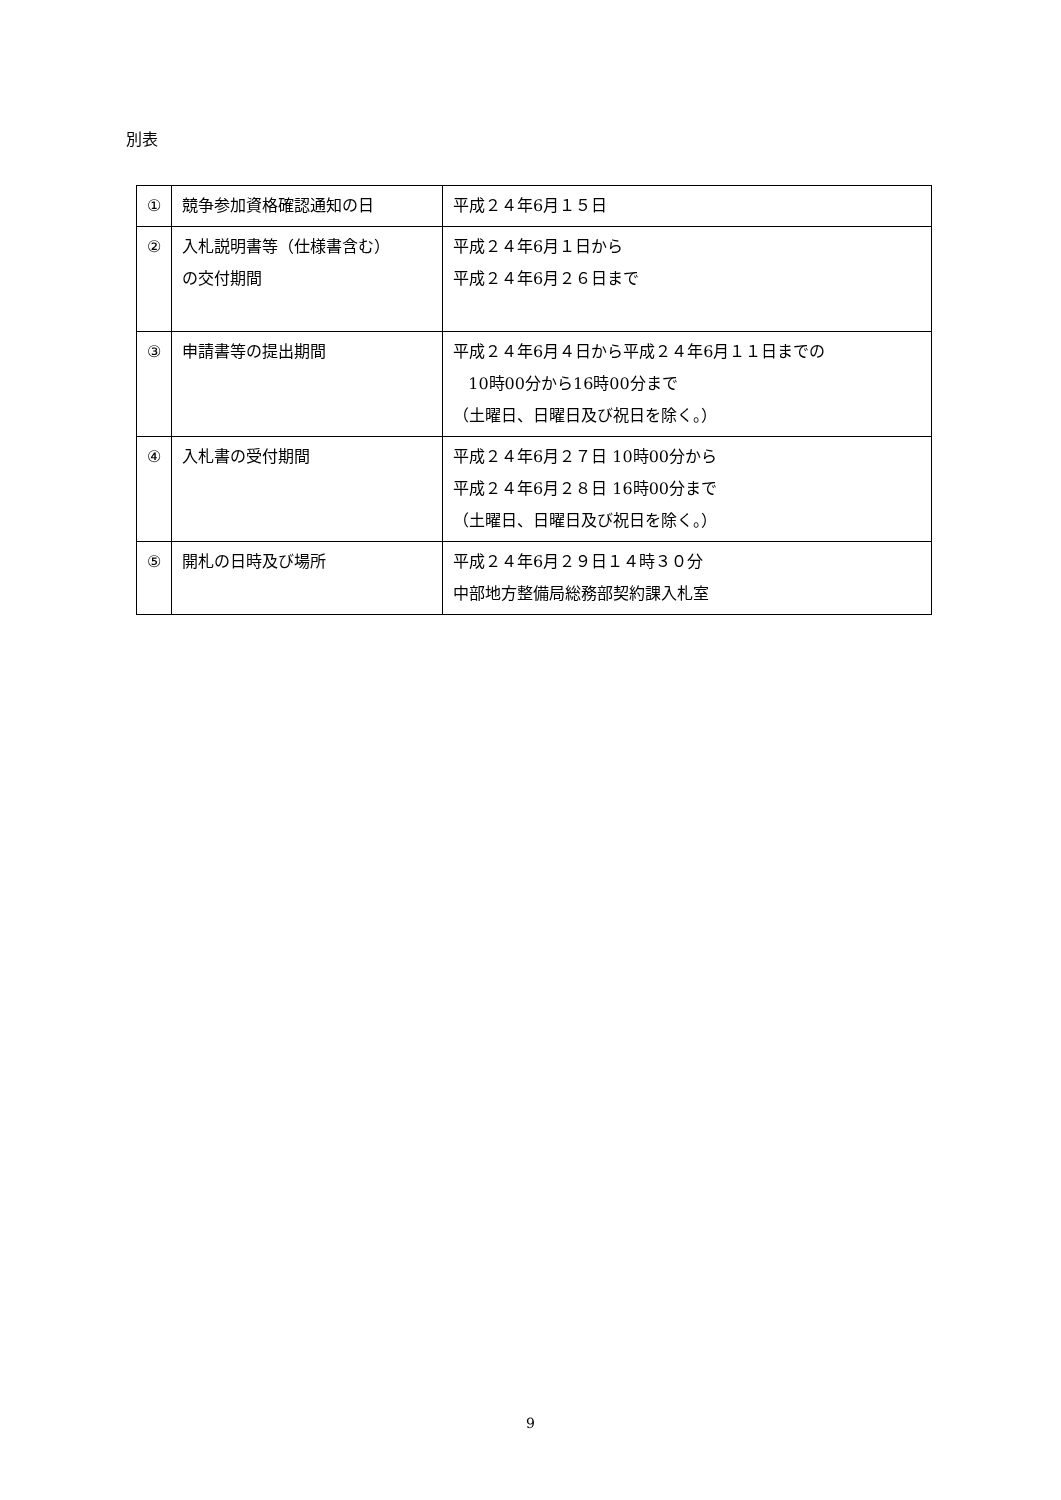別表
| ① | 競争参加資格確認通知の日 | 平成２４年6月１５日 |
| ② | 入札説明書等（仕様書含む） の交付期間 | 平成２４年6月１日から 平成２４年6月２６日まで |
| ③ | 申請書等の提出期間 | 平成２４年6月４日から平成２４年6月１１日までの 10時00分から16時00分まで （土曜日、日曜日及び祝日を除く。） |
| ④ | 入札書の受付期間 | 平成２４年6月２７日 10時00分から 平成２４年6月２８日 16時00分まで （土曜日、日曜日及び祝日を除く。） |
| ⑤ | 開札の日時及び場所 | 平成２４年6月２９日１４時３０分 中部地方整備局総務部契約課入札室 |
9